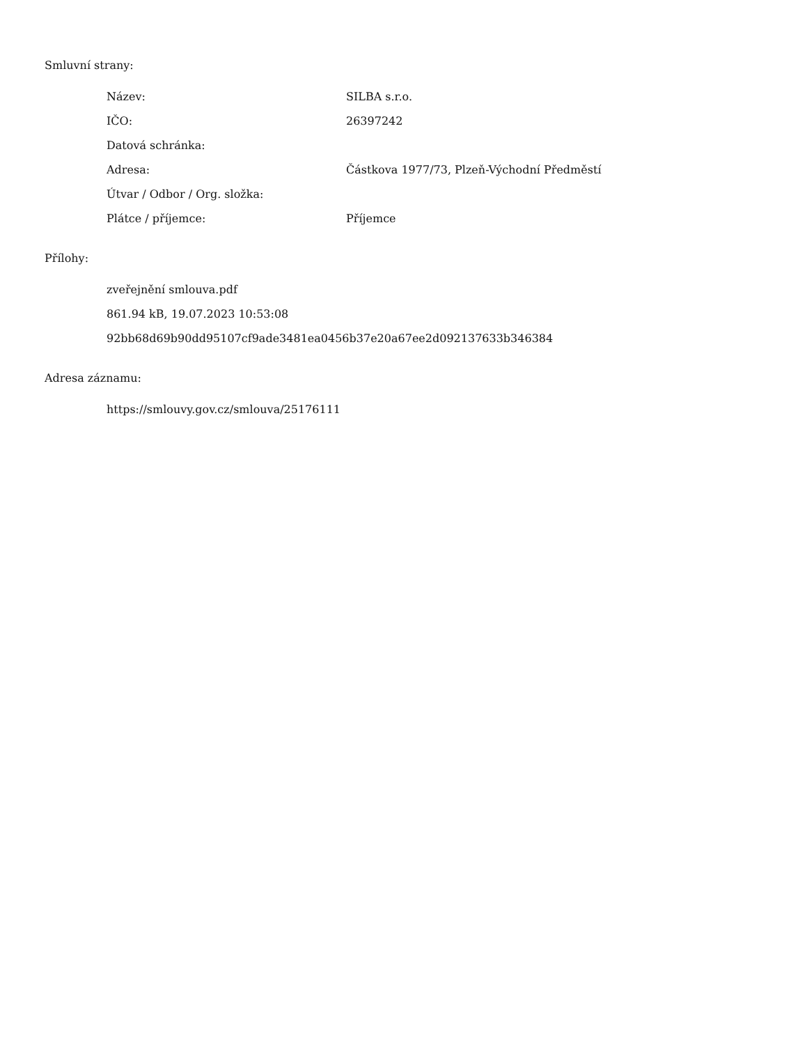Smluvní strany:
| Název: | SILBA s.r.o. |
| IČO: | 26397242 |
| Datová schránka: | |
| Adresa: | Částkova 1977/73, Plzeň-Východní Předměstí |
| Útvar / Odbor / Org. složka: | |
| Plátce / příjemce: | Příjemce |
Přílohy:
zveřejnění smlouva.pdf
861.94 kB, 19.07.2023 10:53:08
92bb68d69b90dd95107cf9ade3481ea0456b37e20a67ee2d092137633b346384
Adresa záznamu:
https://smlouvy.gov.cz/smlouva/25176111